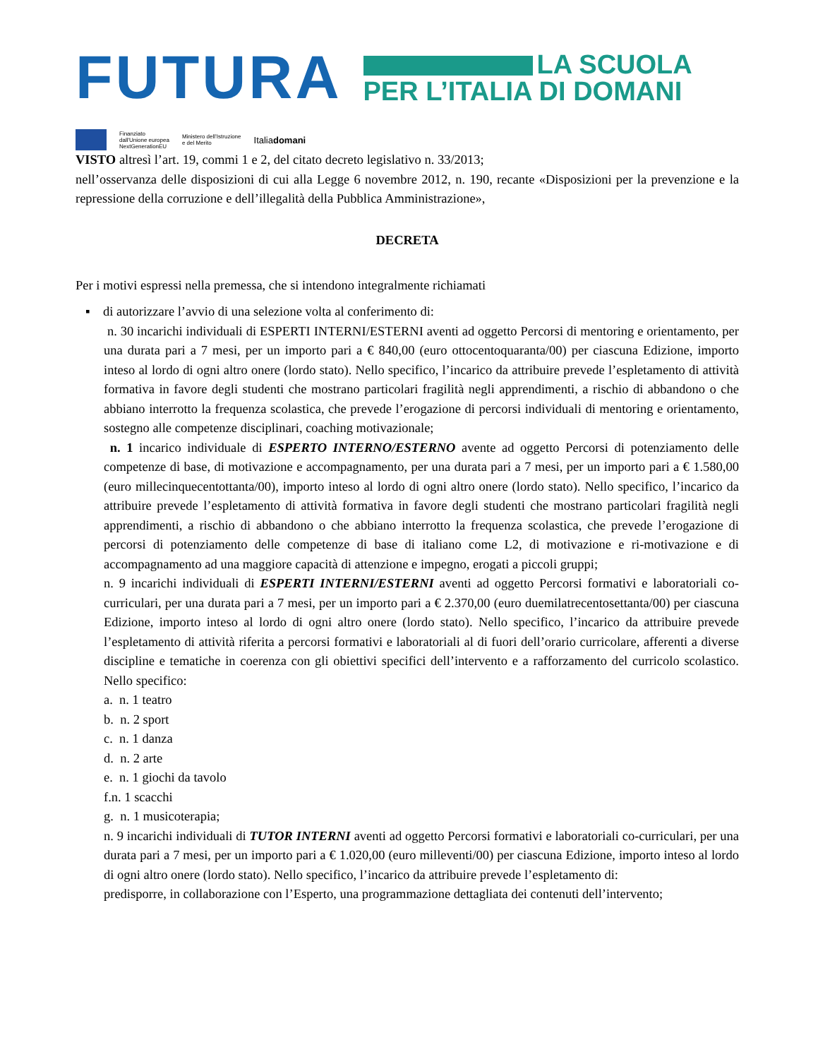FUTURA
LA SCUOLA
PER L’ITALIA DI DOMANI
Finanziato
dall'Unione europea
NextGenerationEU
Ministero dell’Istruzione
e del Merito
Italiadomani
VISTO altresì l’art. 19, commi 1 e 2, del citato decreto legislativo n. 33/2013;
nell’osservanza delle disposizioni di cui alla Legge 6 novembre 2012, n. 190, recante «Disposizioni per la prevenzione e la repressione della corruzione e dell’illegalità della Pubblica Amministrazione»,
DECRETA
Per i motivi espressi nella premessa, che si intendono integralmente richiamati
▪ di autorizzare l’avvio di una selezione volta al conferimento di:
n. 30 incarichi individuali di ESPERTI INTERNI/ESTERNI aventi ad oggetto Percorsi di mentoring e orientamento, per una durata pari a 7 mesi, per un importo pari a € 840,00 (euro ottocentoquaranta/00) per ciascuna Edizione, importo inteso al lordo di ogni altro onere (lordo stato). Nello specifico, l’incarico da attribuire prevede l’espletamento di attività formativa in favore degli studenti che mostrano particolari fragilità negli apprendimenti, a rischio di abbandono o che abbiano interrotto la frequenza scolastica, che prevede l’erogazione di percorsi individuali di mentoring e orientamento, sostegno alle competenze disciplinari, coaching motivazionale;
n. 1 incarico individuale di ESPERTO INTERNO/ESTERNO avente ad oggetto Percorsi di potenziamento delle competenze di base, di motivazione e accompagnamento, per una durata pari a 7 mesi, per un importo pari a € 1.580,00 (euro millecinquecentottanta/00), importo inteso al lordo di ogni altro onere (lordo stato). Nello specifico, l’incarico da attribuire prevede l’espletamento di attività formativa in favore degli studenti che mostrano particolari fragilità negli apprendimenti, a rischio di abbandono o che abbiano interrotto la frequenza scolastica, che prevede l’erogazione di percorsi di potenziamento delle competenze di base di italiano come L2, di motivazione e ri-motivazione e di accompagnamento ad una maggiore capacità di attenzione e impegno, erogati a piccoli gruppi;
n. 9 incarichi individuali di ESPERTI INTERNI/ESTERNI aventi ad oggetto Percorsi formativi e laboratoriali co-curriculari, per una durata pari a 7 mesi, per un importo pari a € 2.370,00 (euro duemilatrecentosettanta/00) per ciascuna Edizione, importo inteso al lordo di ogni altro onere (lordo stato). Nello specifico, l’incarico da attribuire prevede l’espletamento di attività riferita a percorsi formativi e laboratoriali al di fuori dell’orario curricolare, afferenti a diverse discipline e tematiche in coerenza con gli obiettivi specifici dell’intervento e a rafforzamento del curricolo scolastico. Nello specifico:
a. n. 1 teatro
b. n. 2 sport
c. n. 1 danza
d. n. 2 arte
e. n. 1 giochi da tavolo
f.n. 1 scacchi
g. n. 1 musicoterapia;
n. 9 incarichi individuali di TUTOR INTERNI aventi ad oggetto Percorsi formativi e laboratoriali co-curriculari, per una durata pari a 7 mesi, per un importo pari a € 1.020,00 (euro milleventi/00) per ciascuna Edizione, importo inteso al lordo di ogni altro onere (lordo stato). Nello specifico, l’incarico da attribuire prevede l’espletamento di:
predisporre, in collaborazione con l’Esperto, una programmazione dettagliata dei contenuti dell’intervento;